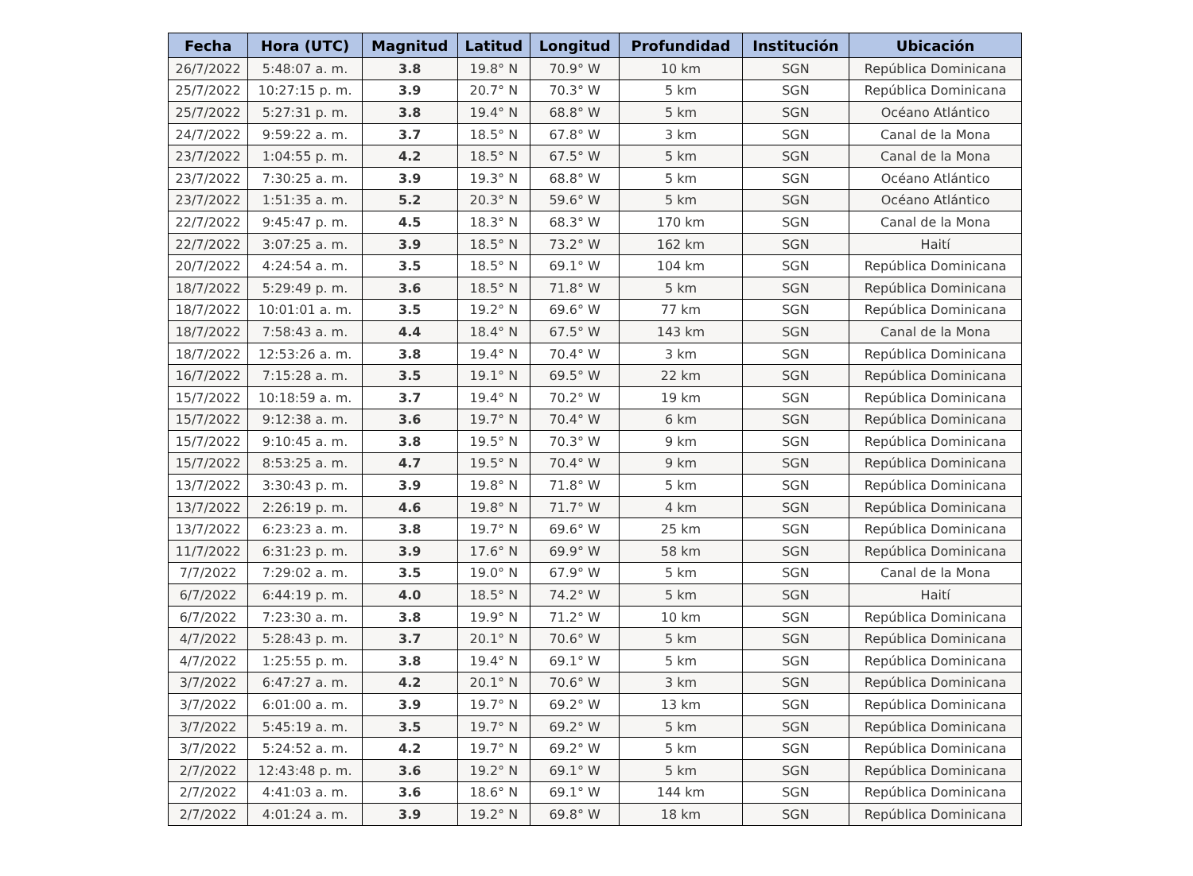| Fecha | Hora (UTC) | Magnitud | Latitud | Longitud | Profundidad | Institución | Ubicación |
| --- | --- | --- | --- | --- | --- | --- | --- |
| 26/7/2022 | 5:48:07 a. m. | 3.8 | 19.8° N | 70.9° W | 10 km | SGN | República Dominicana |
| 25/7/2022 | 10:27:15 p. m. | 3.9 | 20.7° N | 70.3° W | 5 km | SGN | República Dominicana |
| 25/7/2022 | 5:27:31 p. m. | 3.8 | 19.4° N | 68.8° W | 5 km | SGN | Océano Atlántico |
| 24/7/2022 | 9:59:22 a. m. | 3.7 | 18.5° N | 67.8° W | 3 km | SGN | Canal de la Mona |
| 23/7/2022 | 1:04:55 p. m. | 4.2 | 18.5° N | 67.5° W | 5 km | SGN | Canal de la Mona |
| 23/7/2022 | 7:30:25 a. m. | 3.9 | 19.3° N | 68.8° W | 5 km | SGN | Océano Atlántico |
| 23/7/2022 | 1:51:35 a. m. | 5.2 | 20.3° N | 59.6° W | 5 km | SGN | Océano Atlántico |
| 22/7/2022 | 9:45:47 p. m. | 4.5 | 18.3° N | 68.3° W | 170 km | SGN | Canal de la Mona |
| 22/7/2022 | 3:07:25 a. m. | 3.9 | 18.5° N | 73.2° W | 162 km | SGN | Haití |
| 20/7/2022 | 4:24:54 a. m. | 3.5 | 18.5° N | 69.1° W | 104 km | SGN | República Dominicana |
| 18/7/2022 | 5:29:49 p. m. | 3.6 | 18.5° N | 71.8° W | 5 km | SGN | República Dominicana |
| 18/7/2022 | 10:01:01 a. m. | 3.5 | 19.2° N | 69.6° W | 77 km | SGN | República Dominicana |
| 18/7/2022 | 7:58:43 a. m. | 4.4 | 18.4° N | 67.5° W | 143 km | SGN | Canal de la Mona |
| 18/7/2022 | 12:53:26 a. m. | 3.8 | 19.4° N | 70.4° W | 3 km | SGN | República Dominicana |
| 16/7/2022 | 7:15:28 a. m. | 3.5 | 19.1° N | 69.5° W | 22 km | SGN | República Dominicana |
| 15/7/2022 | 10:18:59 a. m. | 3.7 | 19.4° N | 70.2° W | 19 km | SGN | República Dominicana |
| 15/7/2022 | 9:12:38 a. m. | 3.6 | 19.7° N | 70.4° W | 6 km | SGN | República Dominicana |
| 15/7/2022 | 9:10:45 a. m. | 3.8 | 19.5° N | 70.3° W | 9 km | SGN | República Dominicana |
| 15/7/2022 | 8:53:25 a. m. | 4.7 | 19.5° N | 70.4° W | 9 km | SGN | República Dominicana |
| 13/7/2022 | 3:30:43 p. m. | 3.9 | 19.8° N | 71.8° W | 5 km | SGN | República Dominicana |
| 13/7/2022 | 2:26:19 p. m. | 4.6 | 19.8° N | 71.7° W | 4 km | SGN | República Dominicana |
| 13/7/2022 | 6:23:23 a. m. | 3.8 | 19.7° N | 69.6° W | 25 km | SGN | República Dominicana |
| 11/7/2022 | 6:31:23 p. m. | 3.9 | 17.6° N | 69.9° W | 58 km | SGN | República Dominicana |
| 7/7/2022 | 7:29:02 a. m. | 3.5 | 19.0° N | 67.9° W | 5 km | SGN | Canal de la Mona |
| 6/7/2022 | 6:44:19 p. m. | 4.0 | 18.5° N | 74.2° W | 5 km | SGN | Haití |
| 6/7/2022 | 7:23:30 a. m. | 3.8 | 19.9° N | 71.2° W | 10 km | SGN | República Dominicana |
| 4/7/2022 | 5:28:43 p. m. | 3.7 | 20.1° N | 70.6° W | 5 km | SGN | República Dominicana |
| 4/7/2022 | 1:25:55 p. m. | 3.8 | 19.4° N | 69.1° W | 5 km | SGN | República Dominicana |
| 3/7/2022 | 6:47:27 a. m. | 4.2 | 20.1° N | 70.6° W | 3 km | SGN | República Dominicana |
| 3/7/2022 | 6:01:00 a. m. | 3.9 | 19.7° N | 69.2° W | 13 km | SGN | República Dominicana |
| 3/7/2022 | 5:45:19 a. m. | 3.5 | 19.7° N | 69.2° W | 5 km | SGN | República Dominicana |
| 3/7/2022 | 5:24:52 a. m. | 4.2 | 19.7° N | 69.2° W | 5 km | SGN | República Dominicana |
| 2/7/2022 | 12:43:48 p. m. | 3.6 | 19.2° N | 69.1° W | 5 km | SGN | República Dominicana |
| 2/7/2022 | 4:41:03 a. m. | 3.6 | 18.6° N | 69.1° W | 144 km | SGN | República Dominicana |
| 2/7/2022 | 4:01:24 a. m. | 3.9 | 19.2° N | 69.8° W | 18 km | SGN | República Dominicana |